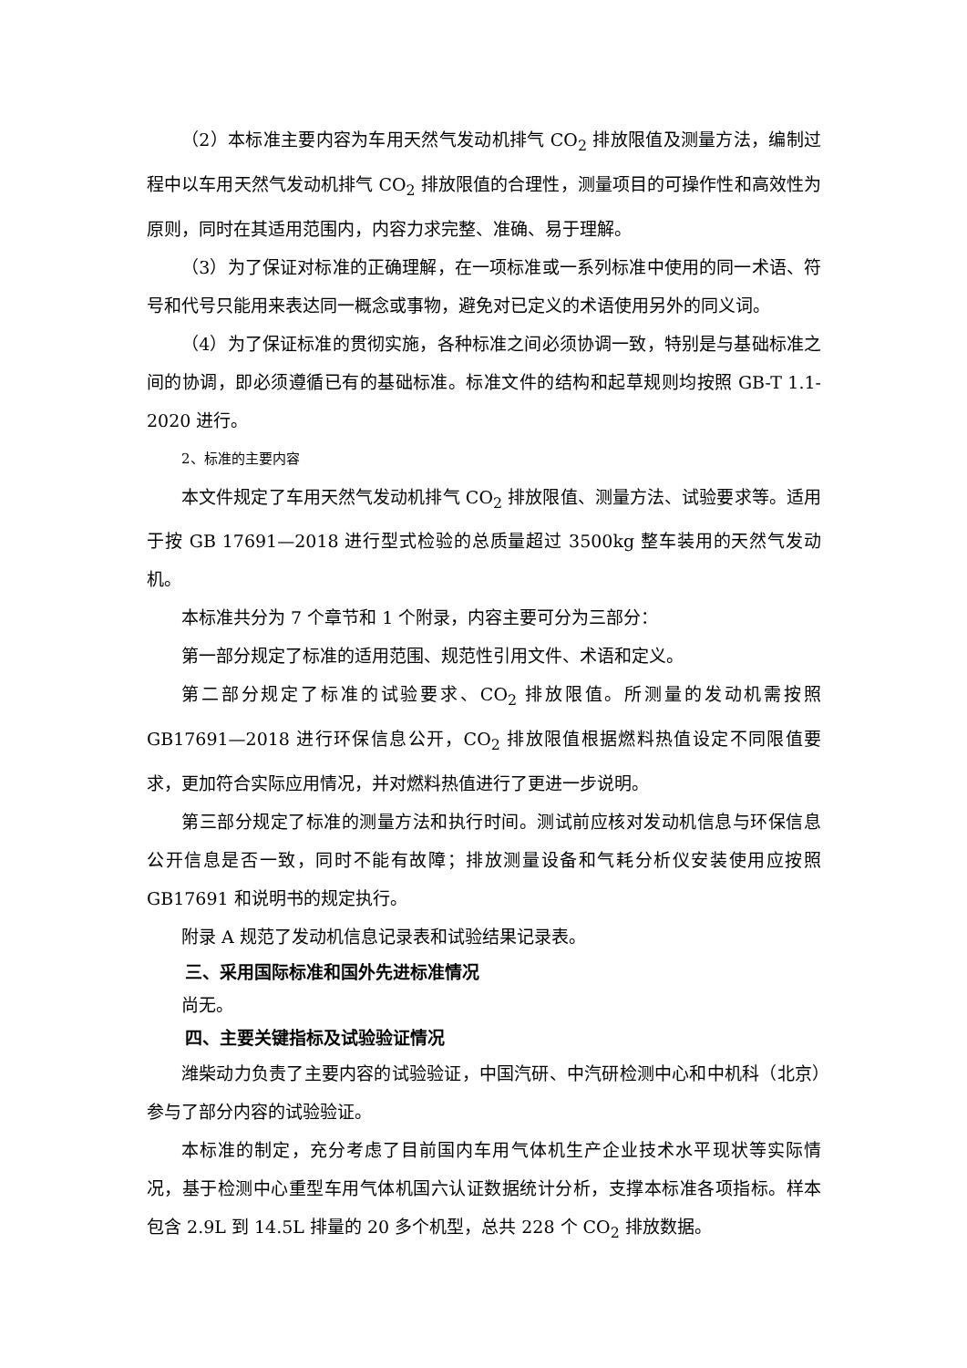（2）本标准主要内容为车用天然气发动机排气 CO<sub>2</sub> 排放限值及测量方法，编制过程中以车用天然气发动机排气 CO<sub>2</sub> 排放限值的合理性，测量项目的可操作性和高效性为原则，同时在其适用范围内，内容力求完整、准确、易于理解。
（3）为了保证对标准的正确理解，在一项标准或一系列标准中使用的同一术语、符号和代号只能用来表达同一概念或事物，避免对已定义的术语使用另外的同义词。
（4）为了保证标准的贯彻实施，各种标准之间必须协调一致，特别是与基础标准之间的协调，即必须遵循已有的基础标准。标准文件的结构和起草规则均按照 GB-T 1.1-2020 进行。
2、标准的主要内容
本文件规定了车用天然气发动机排气 CO<sub>2</sub> 排放限值、测量方法、试验要求等。适用于按 GB 17691—2018 进行型式检验的总质量超过 3500kg 整车装用的天然气发动机。
本标准共分为 7 个章节和 1 个附录，内容主要可分为三部分：
第一部分规定了标准的适用范围、规范性引用文件、术语和定义。
第二部分规定了标准的试验要求、CO<sub>2</sub> 排放限值。所测量的发动机需按照 GB17691—2018 进行环保信息公开，CO<sub>2</sub> 排放限值根据燃料热值设定不同限值要求，更加符合实际应用情况，并对燃料热值进行了更进一步说明。
第三部分规定了标准的测量方法和执行时间。测试前应核对发动机信息与环保信息公开信息是否一致，同时不能有故障；排放测量设备和气耗分析仪安装使用应按照 GB17691 和说明书的规定执行。
附录 A 规范了发动机信息记录表和试验结果记录表。
三、采用国际标准和国外先进标准情况
尚无。
四、主要关键指标及试验验证情况
潍柴动力负责了主要内容的试验验证，中国汽研、中汽研检测中心和中机科（北京）参与了部分内容的试验验证。
本标准的制定，充分考虑了目前国内车用气体机生产企业技术水平现状等实际情况，基于检测中心重型车用气体机国六认证数据统计分析，支撑本标准各项指标。样本包含 2.9L 到 14.5L 排量的 20 多个机型，总共 228 个 CO<sub>2</sub> 排放数据。